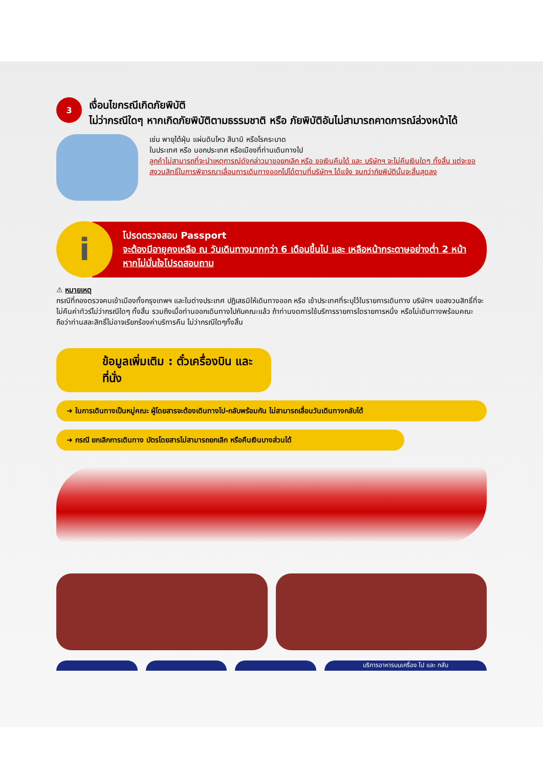3
เงื่อนไขกรณีเกิดภัยพิบัติ
ไม่ว่ากรณีใดๆ หากเกิดภัยพิบัติตามธรรมชาติ หรือ ภัยพิบัติอันไม่สามารถคาดการณ์ล่วงหน้าได้
เช่น พายุไต้ฝุ่น แผ่นดินไหว สึนามิ หรือโรคระบาด
ในประเทศ หรือ นอกประเทศ หรือเมืองที่ท่านเดินทางไป
ลูกค้าไม่สามารถที่จะนำเหตุการณ์ดังกล่าวมาขอยกเลิก หรือ ขอเงินคืนได้ และ บริษัทฯ จะไม่คืนเงินใดๆ ทั้งสิ้น แต่จะขอสงวนสิทธิ์ในการพิจารณาเลื่อนการเดินทางออกไปได้ตามที่บริษัทฯ ได้แจ้ง จนกว่าภัยพิบัตินั้นจะสิ้นสุดลง
i
โปรดตรวจสอบ Passport
จะต้องมีอายุคงเหลือ ณ วันเดินทางมากกว่า 6 เดือนขึ้นไป และ เหลือหน้ากระดาษอย่างต่ำ 2 หน้า หากไม่มั่นใจโปรดสอบถาม
⚠ หมายเหตุ
กรณีที่กองตรวจคนเข้าเมืองทั้งกรุงเทพฯ และในต่างประเทศ ปฏิเสธมิให้เดินทางออก หรือ เข้าประเทศที่ระบุไว้ในรายการเดินทาง บริษัทฯ ขอสงวนสิทธิ์ที่จะไม่คืนค่าทัวร์ไม่ว่ากรณีใดๆ ทั้งสิ้น รวมถึงเมื่อท่านออกเดินทางไปกับคณะแล้ว ถ้าท่านงดการใช้บริการรายการใดรายการหนึ่ง หรือไม่เดินทางพร้อมคณะ ถือว่าท่านสละสิทธิ์ไม่อาจเรียกร้องค่าบริการคืน ไม่ว่ากรณีใดๆทั้งสิ้น
ข้อมูลเพิ่มเติม : ตั๋วเครื่องบิน และ ที่นั่ง
➜ ในการเดินทางเป็นหมู่คณะ ผู้โดยสารจะต้องเดินทางไป-กลับพร้อมกัน ไม่สามารถเลื่อนวันเดินทางกลับได้
➜ กรณี ยกเลิกการเดินทาง บัตรโดยสารไม่สามารถยกเลิก หรือคืนเงินบางส่วนได้
บริการอาหารบนเครื่อง ไป และ กลับ